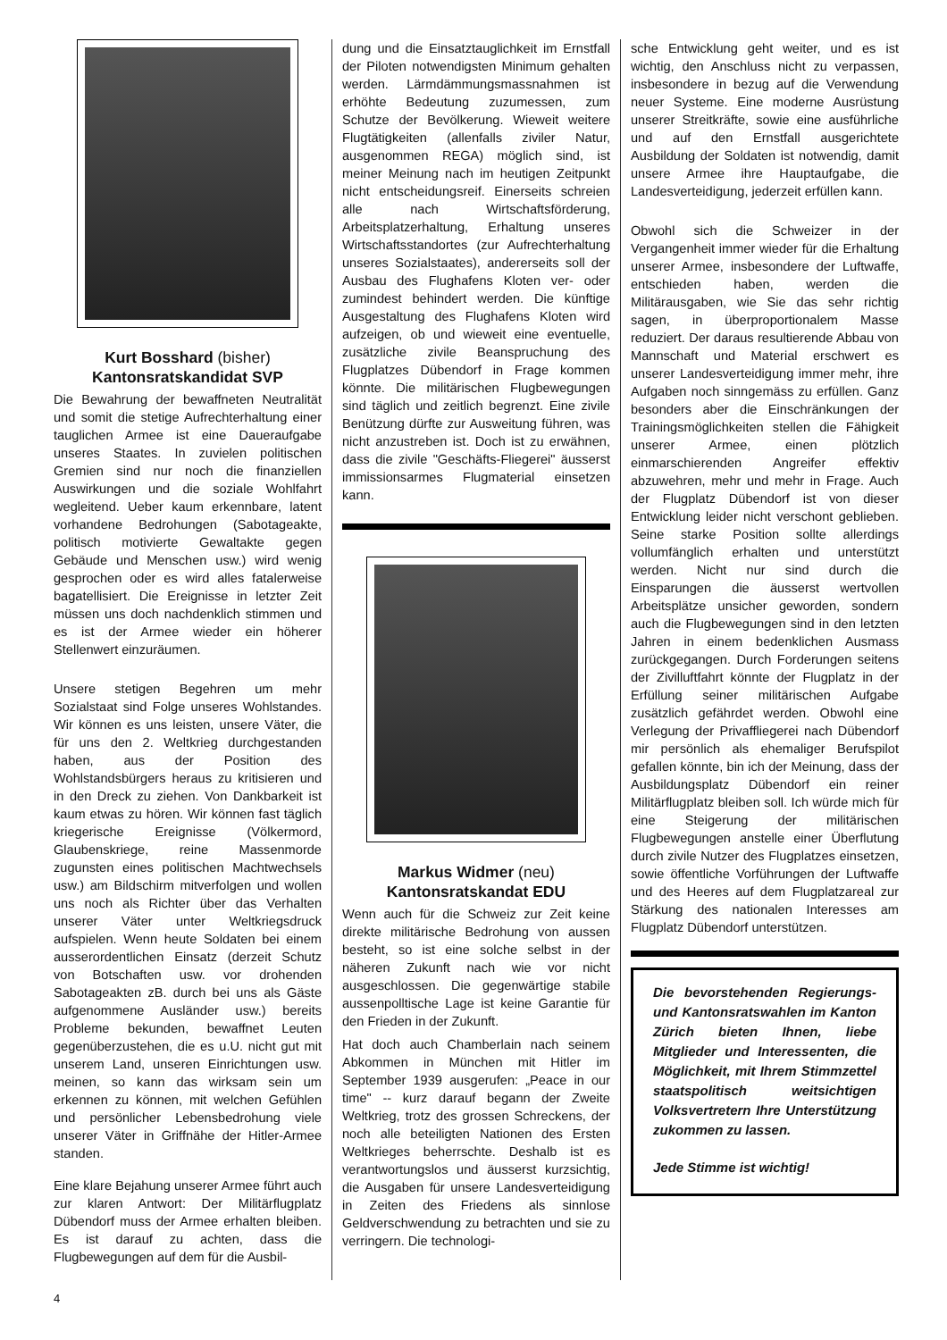Kurt Bosshard (bisher)
Kantonsratskandidat SVP
Die Bewahrung der bewaffneten Neutralität und somit die stetige Aufrechterhaltung einer tauglichen Armee ist eine Daueraufgabe unseres Staates. In zuvielen politischen Gremien sind nur noch die finanziellen Auswirkungen und die soziale Wohlfahrt wegleitend. Ueber kaum erkennbare, latent vorhandene Bedrohungen (Sabotageakte, politisch motivierte Gewaltakte gegen Gebäude und Menschen usw.) wird wenig gesprochen oder es wird alles fatalerweise bagatellisiert. Die Ereignisse in letzter Zeit müssen uns doch nachdenklich stimmen und es ist der Armee wieder ein höherer Stellenwert einzuräumen.
Unsere stetigen Begehren um mehr Sozialstaat sind Folge unseres Wohlstandes. Wir können es uns leisten, unsere Väter, die für uns den 2. Weltkrieg durchgestanden haben, aus der Position des Wohlstandsbürgers heraus zu kritisieren und in den Dreck zu ziehen. Von Dankbarkeit ist kaum etwas zu hören. Wir können fast täglich kriegerische Ereignisse (Völkermord, Glaubenskriege, reine Massenmorde zugunsten eines politischen Machtwechsels usw.) am Bildschirm mitverfolgen und wollen uns noch als Richter über das Verhalten unserer Väter unter Weltkriegsdruck aufspielen. Wenn heute Soldaten bei einem ausserordentlichen Einsatz (derzeit Schutz von Botschaften usw. vor drohenden Sabotageakten zB. durch bei uns als Gäste aufgenommene Ausländer usw.) bereits Probleme bekunden, bewaffnet Leuten gegenüberzustehen, die es u.U. nicht gut mit unserem Land, unseren Einrichtungen usw. meinen, so kann das wirksam sein um erkennen zu können, mit welchen Gefühlen und persönlicher Lebensbedrohung viele unserer Väter in Griffnähe der Hitler-Armee standen.
Eine klare Bejahung unserer Armee führt auch zur klaren Antwort: Der Militärflugplatz Dübendorf muss der Armee erhalten bleiben. Es ist darauf zu achten, dass die Flugbewegungen auf dem für die Ausbil-
dung und die Einsatztauglichkeit im Ernstfall der Piloten notwendigsten Minimum gehalten werden. Lärmdämmungsmassnahmen ist erhöhte Bedeutung zuzumessen, zum Schutze der Bevölkerung. Wieweit weitere Flugtätigkeiten (allenfalls ziviler Natur, ausgenommen REGA) möglich sind, ist meiner Meinung nach im heutigen Zeitpunkt nicht entscheidungsreif. Einerseits schreien alle nach Wirtschaftsförderung, Arbeitsplatzerhaltung, Erhaltung unseres Wirtschaftsstandortes (zur Aufrechterhaltung unseres Sozialstaates), andererseits soll der Ausbau des Flughafens Kloten ver- oder zumindest behindert werden. Die künftige Ausgestaltung des Flughafens Kloten wird aufzeigen, ob und wieweit eine eventuelle, zusätzliche zivile Beanspruchung des Flugplatzes Dübendorf in Frage kommen könnte. Die militärischen Flugbewegungen sind täglich und zeitlich begrenzt. Eine zivile Benützung dürfte zur Ausweitung führen, was nicht anzustreben ist. Doch ist zu erwähnen, dass die zivile "Geschäfts-Fliegerei" äusserst immissionsarmes Flugmaterial einsetzen kann.
Markus Widmer (neu)
Kantonsratskandat EDU
Wenn auch für die Schweiz zur Zeit keine direkte militärische Bedrohung von aussen besteht, so ist eine solche selbst in der näheren Zukunft nach wie vor nicht ausgeschlossen. Die gegenwärtige stabile aussenpolltische Lage ist keine Garantie für den Frieden in der Zukunft.
Hat doch auch Chamberlain nach seinem Abkommen in München mit Hitler im September 1939 ausgerufen: „Peace in our time" -- kurz darauf begann der Zweite Weltkrieg, trotz des grossen Schreckens, der noch alle beteiligten Nationen des Ersten Weltkrieges beherrschte. Deshalb ist es verantwortungslos und äusserst kurzsichtig, die Ausgaben für unsere Landesverteidigung in Zeiten des Friedens als sinnlose Geldverschwendung zu betrachten und sie zu verringern. Die technologi-
sche Entwicklung geht weiter, und es ist wichtig, den Anschluss nicht zu verpassen, insbesondere in bezug auf die Verwendung neuer Systeme. Eine moderne Ausrüstung unserer Streitkräfte, sowie eine ausführliche und auf den Ernstfall ausgerichtete Ausbildung der Soldaten ist notwendig, damit unsere Armee ihre Hauptaufgabe, die Landesverteidigung, jederzeit erfüllen kann.
Obwohl sich die Schweizer in der Vergangenheit immer wieder für die Erhaltung unserer Armee, insbesondere der Luftwaffe, entschieden haben, werden die Militärausgaben, wie Sie das sehr richtig sagen, in überproportionalem Masse reduziert. Der daraus resultierende Abbau von Mannschaft und Material erschwert es unserer Landesverteidigung immer mehr, ihre Aufgaben noch sinngemäss zu erfüllen. Ganz besonders aber die Einschränkungen der Trainingsmöglichkeiten stellen die Fähigkeit unserer Armee, einen plötzlich einmarschierenden Angreifer effektiv abzuwehren, mehr und mehr in Frage. Auch der Flugplatz Dübendorf ist von dieser Entwicklung leider nicht verschont geblieben. Seine starke Position sollte allerdings vollumfänglich erhalten und unterstützt werden. Nicht nur sind durch die Einsparungen die äusserst wertvollen Arbeitsplätze unsicher geworden, sondern auch die Flugbewegungen sind in den letzten Jahren in einem bedenklichen Ausmass zurückgegangen. Durch Forderungen seitens der Zivilluftfahrt könnte der Flugplatz in der Erfüllung seiner militärischen Aufgabe zusätzlich gefährdet werden. Obwohl eine Verlegung der Privaffliegerei nach Dübendorf mir persönlich als ehemaliger Berufspilot gefallen könnte, bin ich der Meinung, dass der Ausbildungsplatz Dübendorf ein reiner Militärflugplatz bleiben soll. Ich würde mich für eine Steigerung der militärischen Flugbewegungen anstelle einer Überflutung durch zivile Nutzer des Flugplatzes einsetzen, sowie öffentliche Vorführungen der Luftwaffe und des Heeres auf dem Flugplatzareal zur Stärkung des nationalen Interesses am Flugplatz Dübendorf unterstützen.
Die bevorstehenden Regierungs- und Kantonsrats­wahlen im Kanton Zürich bieten Ihnen, liebe Mitglieder und Interessenten, die Möglichkeit, mit Ihrem Stimm­zettel staatspolitisch weit­sichtigen Volksvertretern Ihre Unterstützung zukommen zu lassen.
Jede Stimme ist wichtig!
4